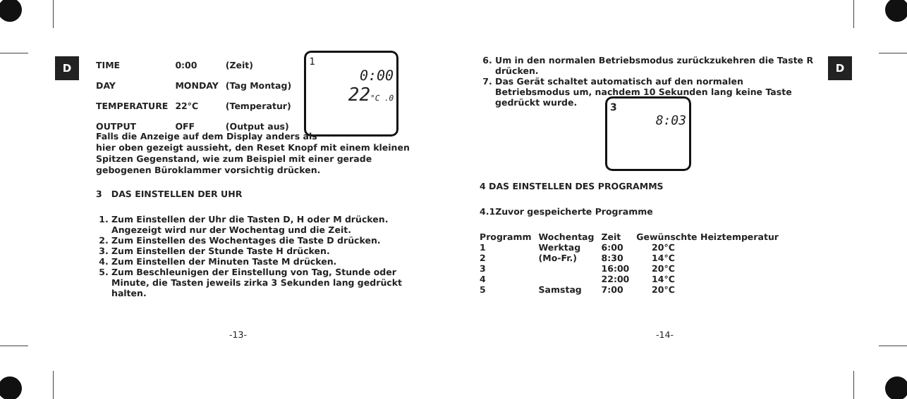D D
| TIME | 0:00 | (Zeit) |
| DAY | MONDAY | (Tag Montag) |
| TEMPERATURE | 22°C | (Temperatur) |
| OUTPUT | OFF | (Output aus) |
1
0:00
22°C .0
Falls die Anzeige auf dem Display anders als
hier oben gezeigt aussieht, den Reset Knopf mit einem kleinen Spitzen Gegenstand, wie zum Beispiel mit einer gerade gebogenen Büroklammer vorsichtig drücken.
3 DAS EINSTELLEN DER UHR
1. Zum Einstellen der Uhr die Tasten D, H oder M drücken. Angezeigt wird nur der Wochentag und die Zeit.
2. Zum Einstellen des Wochentages die Taste D drücken.
3. Zum Einstellen der Stunde Taste H drücken.
4. Zum Einstellen der Minuten Taste M drücken.
5. Zum Beschleunigen der Einstellung von Tag, Stunde oder Minute, die Tasten jeweils zirka 3 Sekunden lang gedrückt halten.
-13-
6. Um in den normalen Betriebsmodus zurückzukehren die Taste R drücken.
7. Das Gerät schaltet automatisch auf den normalen Betriebsmodus um, nachdem 10 Sekunden lang keine Taste gedrückt wurde.
3
8:03
4 DAS EINSTELLEN DES PROGRAMMS
4.1Zuvor gespeicherte Programme
| Programm | Wochentag | Zeit | Gewünschte Heiztemperatur |
| --- | --- | --- | --- |
| 1 | Werktag | 6:00 | 20°C |
| 2 | (Mo-Fr.) | 8:30 | 14°C |
| 3 | | 16:00 | 20°C |
| 4 | | 22:00 | 14°C |
| 5 | Samstag | 7:00 | 20°C |
-14-